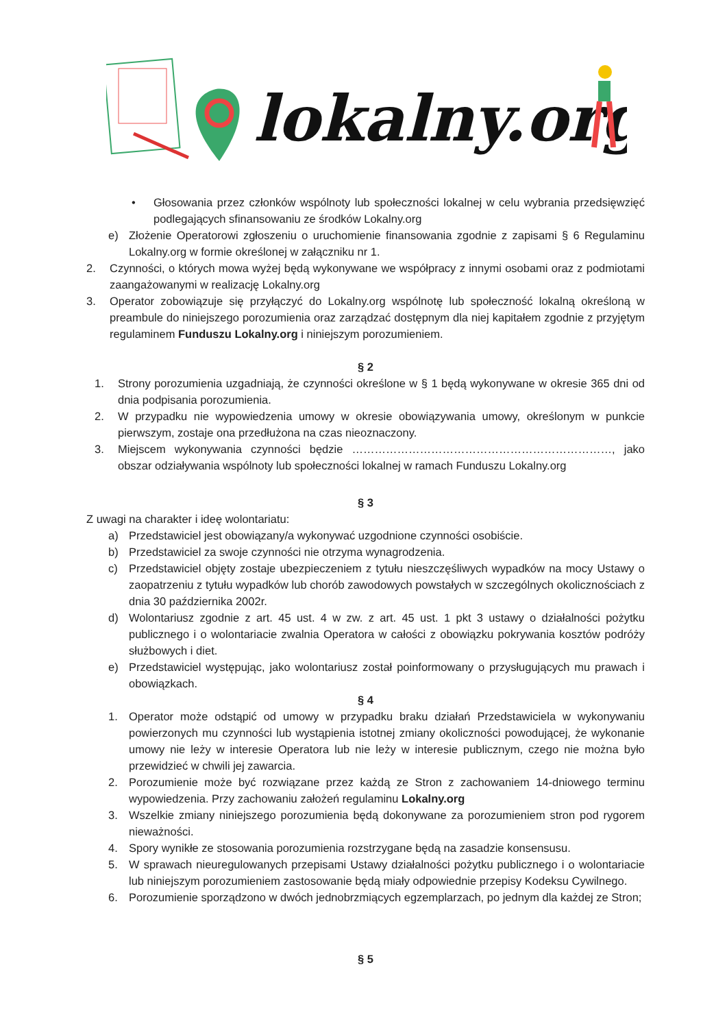lokalny.org
• Głosowania przez członków wspólnoty lub społeczności lokalnej w celu wybrania przedsięwzięć podlegających sfinansowaniu ze środków Lokalny.org
e) Złożenie Operatorowi zgłoszeniu o uruchomienie finansowania zgodnie z zapisami § 6 Regulaminu Lokalny.org w formie określonej w załączniku nr 1.
2. Czynności, o których mowa wyżej będą wykonywane we współpracy z innymi osobami oraz z podmiotami zaangażowanymi w realizację Lokalny.org
3. Operator zobowiązuje się przyłączyć do Lokalny.org wspólnotę lub społeczność lokalną określoną w preambule do niniejszego porozumienia oraz zarządzać dostępnym dla niej kapitałem zgodnie z przyjętym regulaminem Funduszu Lokalny.org i niniejszym porozumieniem.
§ 2
1. Strony porozumienia uzgadniają, że czynności określone w § 1 będą wykonywane w okresie 365 dni od dnia podpisania porozumienia.
2. W przypadku nie wypowiedzenia umowy w okresie obowiązywania umowy, określonym w punkcie pierwszym, zostaje ona przedłużona na czas nieoznaczony.
3. Miejscem wykonywania czynności będzie ……………………………………………………………, jako obszar odziaływania wspólnoty lub społeczności lokalnej w ramach Funduszu Lokalny.org
§ 3
Z uwagi na charakter i ideę wolontariatu:
a) Przedstawiciel jest obowiązany/a wykonywać uzgodnione czynności osobiście.
b) Przedstawiciel za swoje czynności nie otrzyma wynagrodzenia.
c) Przedstawiciel objęty zostaje ubezpieczeniem z tytułu nieszczęśliwych wypadków na mocy Ustawy o zaopatrzeniu z tytułu wypadków lub chorób zawodowych powstałych w szczególnych okolicznościach z dnia 30 października 2002r.
d) Wolontariusz zgodnie z art. 45 ust. 4 w zw. z art. 45 ust. 1 pkt 3 ustawy o działalności pożytku publicznego i o wolontariacie zwalnia Operatora w całości z obowiązku pokrywania kosztów podróży służbowych i diet.
e) Przedstawiciel występując, jako wolontariusz został poinformowany o przysługujących mu prawach i obowiązkach.
§ 4
1. Operator może odstąpić od umowy w przypadku braku działań Przedstawiciela w wykonywaniu powierzonych mu czynności lub wystąpienia istotnej zmiany okoliczności powodującej, że wykonanie umowy nie leży w interesie Operatora lub nie leży w interesie publicznym, czego nie można było przewidzieć w chwili jej zawarcia.
2. Porozumienie może być rozwiązane przez każdą ze Stron z zachowaniem 14-dniowego terminu wypowiedzenia. Przy zachowaniu założeń regulaminu Lokalny.org
3. Wszelkie zmiany niniejszego porozumienia będą dokonywane za porozumieniem stron pod rygorem nieważności.
4. Spory wynikłe ze stosowania porozumienia rozstrzygane będą na zasadzie konsensusu.
5. W sprawach nieuregulowanych przepisami Ustawy działalności pożytku publicznego i o wolontariacie lub niniejszym porozumieniem zastosowanie będą miały odpowiednie przepisy Kodeksu Cywilnego.
6. Porozumienie sporządzono w dwóch jednobrzmiących egzemplarzach, po jednym dla każdej ze Stron;
§ 5